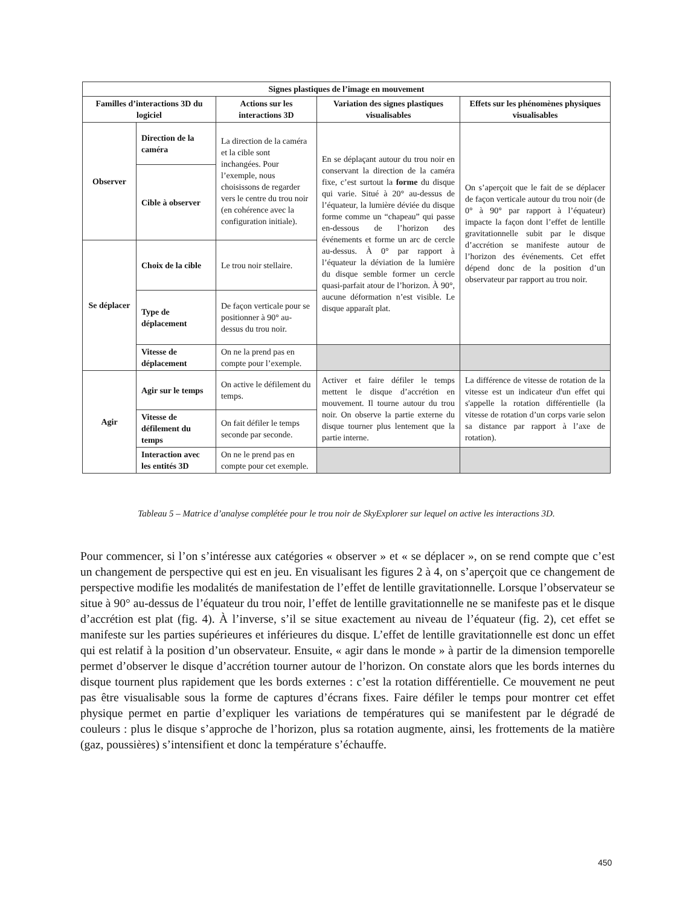| Signes plastiques de l’image en mouvement | | | | |
| --- | --- | --- | --- | --- |
| Familles d’interactions 3D du logiciel | | Actions sur les interactions 3D | Variation des signes plastiques visualisables | Effets sur les phénomènes physiques visualisables |
| Observer | Direction de la caméra | La direction de la caméra et la cible sont inchangées. Pour l’exemple, nous choisissons de regarder vers le centre du trou noir (en cohérence avec la configuration initiale). | En se déplaçant autour du trou noir en conservant la direction de la caméra fixe, c’est surtout la forme du disque qui varie. Situé à 20° au-dessus de l’équateur, la lumière déviée du disque forme comme un “chapeau” qui passe en-dessous de l’horizon des événements et forme un arc de cercle au-dessus. À 0° par rapport à l’équateur la déviation de la lumière du disque semble former un cercle quasi-parfait atour de l’horizon. À 90°, aucune déformation n’est visible. Le disque apparaît plat. | On s’aperçoit que le fait de se déplacer de façon verticale autour du trou noir (de 0° à 90° par rapport à l’équateur) impacte la façon dont l’effet de lentille gravitationnelle subit par le disque d’accrétion se manifeste autour de l’horizon des événements. Cet effet dépend donc de la position d’un observateur par rapport au trou noir. |
| | Cible à observer | | | |
| Se déplacer | Choix de la cible | Le trou noir stellaire. | | |
| | Type de déplacement | De façon verticale pour se positionner à 90° au-dessus du trou noir. | | |
| | Vitesse de déplacement | On ne la prend pas en compte pour l’exemple. | | |
| Agir | Agir sur le temps | On active le défilement du temps. | Activer et faire défiler le temps mettent le disque d’accrétion en mouvement. Il tourne autour du trou noir. On observe la partie externe du disque tourner plus lentement que la partie interne. | La différence de vitesse de rotation de la vitesse est un indicateur d'un effet qui s'appelle la rotation différentielle (la vitesse de rotation d’un corps varie selon sa distance par rapport à l’axe de rotation). |
| | Vitesse de défilement du temps | On fait défiler le temps seconde par seconde. | | |
| | Interaction avec les entités 3D | On ne le prend pas en compte pour cet exemple. | | |
Tableau 5 – Matrice d’analyse complétée pour le trou noir de SkyExplorer sur lequel on active les interactions 3D.
Pour commencer, si l’on s’intéresse aux catégories « observer » et « se déplacer », on se rend compte que c’est un changement de perspective qui est en jeu. En visualisant les figures 2 à 4, on s’aperçoit que ce changement de perspective modifie les modalités de manifestation de l’effet de lentille gravitationnelle. Lorsque l’observateur se situe à 90° au-dessus de l’équateur du trou noir, l’effet de lentille gravitationnelle ne se manifeste pas et le disque d’accrétion est plat (fig. 4). À l’inverse, s’il se situe exactement au niveau de l’équateur (fig. 2), cet effet se manifeste sur les parties supérieures et inférieures du disque. L’effet de lentille gravitationnelle est donc un effet qui est relatif à la position d’un observateur. Ensuite, « agir dans le monde » à partir de la dimension temporelle permet d’observer le disque d’accrétion tourner autour de l’horizon. On constate alors que les bords internes du disque tournent plus rapidement que les bords externes : c’est la rotation différentielle. Ce mouvement ne peut pas être visualisable sous la forme de captures d’écrans fixes. Faire défiler le temps pour montrer cet effet physique permet en partie d’expliquer les variations de températures qui se manifestent par le dégradé de couleurs : plus le disque s’approche de l’horizon, plus sa rotation augmente, ainsi, les frottements de la matière (gaz, poussières) s’intensifient et donc la température s’échauffe.
450